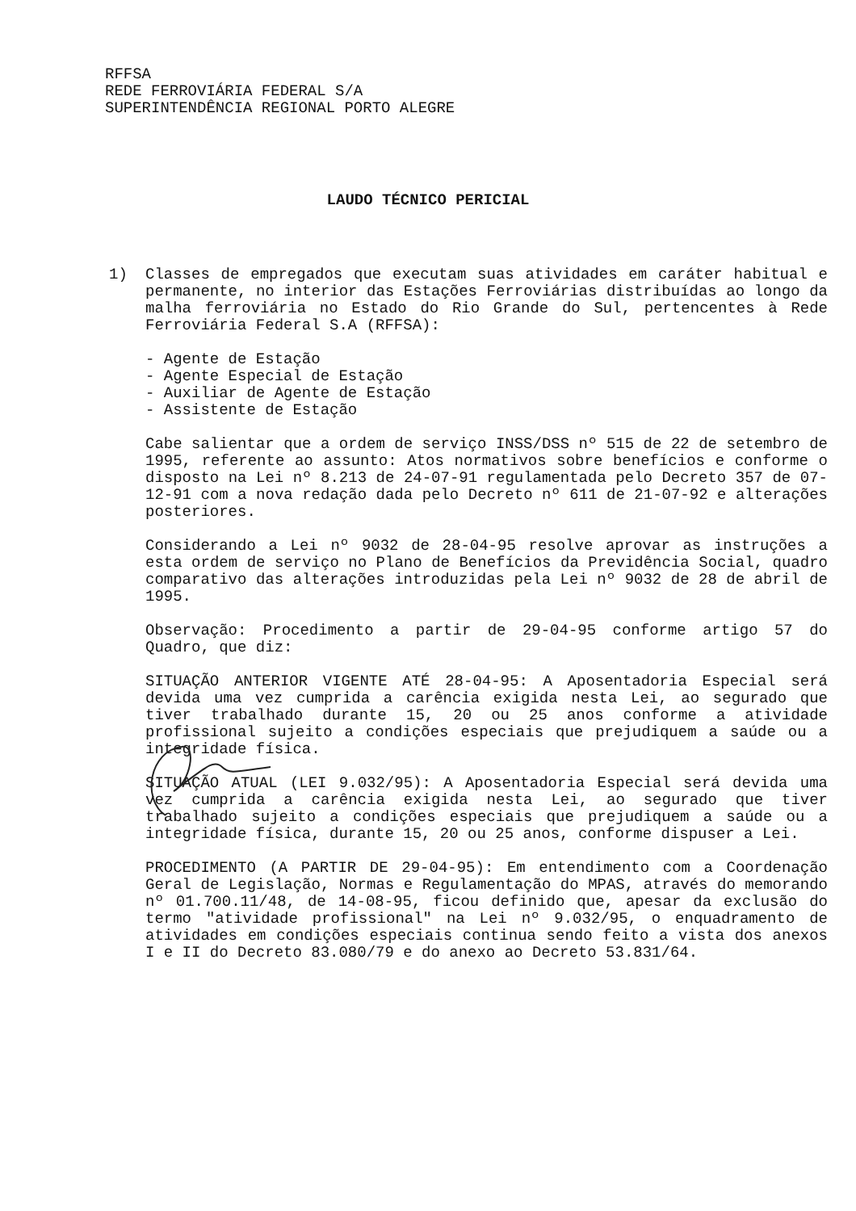RFFSA
REDE FERROVIÁRIA FEDERAL S/A
SUPERINTENDÊNCIA REGIONAL PORTO ALEGRE
LAUDO TÉCNICO PERICIAL
1) Classes de empregados que executam suas atividades em caráter habitual e permanente, no interior das Estações Ferroviárias distribuídas ao longo da malha ferroviária no Estado do Rio Grande do Sul, pertencentes à Rede Ferroviária Federal S.A (RFFSA):
- Agente de Estação
- Agente Especial de Estação
- Auxiliar de Agente de Estação
- Assistente de Estação
Cabe salientar que a ordem de serviço INSS/DSS nº 515 de 22 de setembro de 1995, referente ao assunto: Atos normativos sobre benefícios e conforme o disposto na Lei nº 8.213 de 24-07-91 regulamentada pelo Decreto 357 de 07-12-91 com a nova redação dada pelo Decreto nº 611 de 21-07-92 e alterações posteriores.
Considerando a Lei nº 9032 de 28-04-95 resolve aprovar as instruções a esta ordem de serviço no Plano de Benefícios da Previdência Social, quadro comparativo das alterações introduzidas pela Lei nº 9032 de 28 de abril de 1995.
Observação: Procedimento a partir de 29-04-95 conforme artigo 57 do Quadro, que diz:
SITUAÇÃO ANTERIOR VIGENTE ATÉ 28-04-95: A Aposentadoria Especial será devida uma vez cumprida a carência exigida nesta Lei, ao segurado que tiver trabalhado durante 15, 20 ou 25 anos conforme a atividade profissional sujeito a condições especiais que prejudiquem a saúde ou a integridade física.
SITUAÇÃO ATUAL (LEI 9.032/95): A Aposentadoria Especial será devida uma vez cumprida a carência exigida nesta Lei, ao segurado que tiver trabalhado sujeito a condições especiais que prejudiquem a saúde ou a integridade física, durante 15, 20 ou 25 anos, conforme dispuser a Lei.
PROCEDIMENTO (A PARTIR DE 29-04-95): Em entendimento com a Coordenação Geral de Legislação, Normas e Regulamentação do MPAS, através do memorando nº 01.700.11/48, de 14-08-95, ficou definido que, apesar da exclusão do termo "atividade profissional" na Lei nº 9.032/95, o enquadramento de atividades em condições especiais continua sendo feito a vista dos anexos I e II do Decreto 83.080/79 e do anexo ao Decreto 53.831/64.